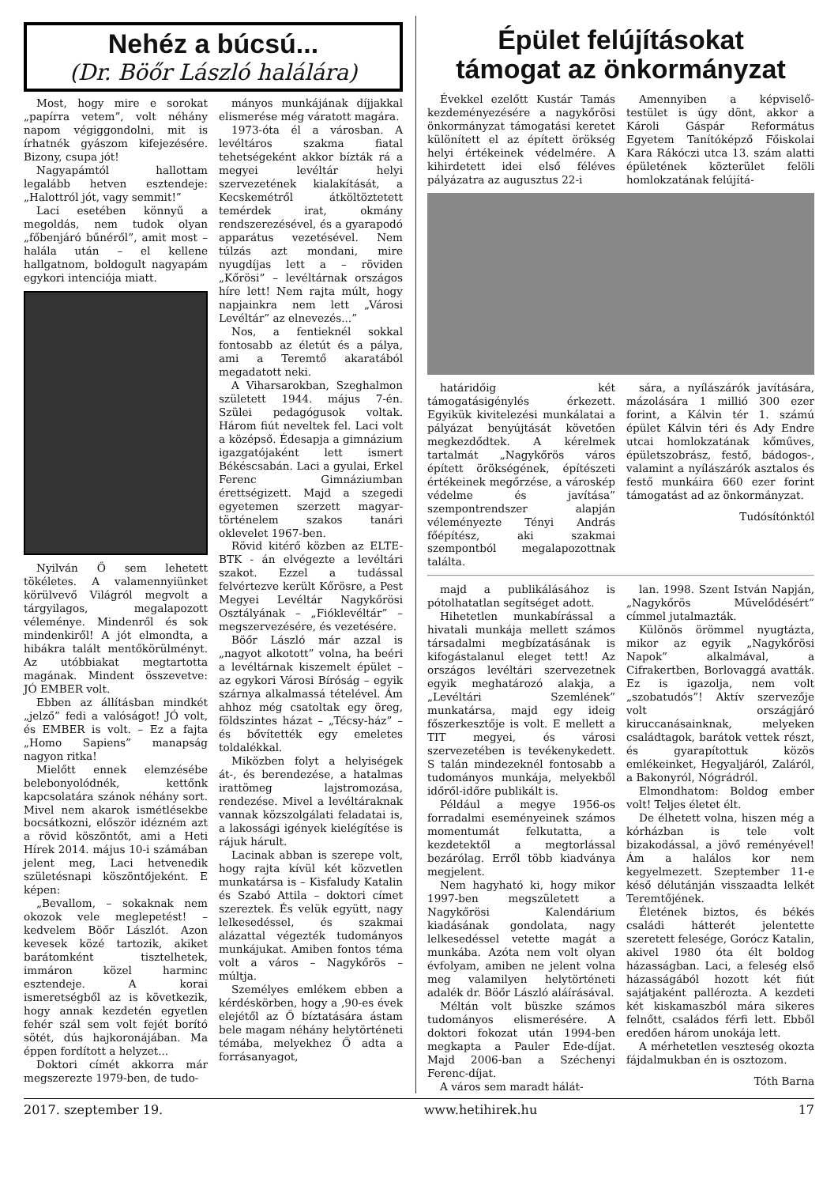Nehéz a búcsú...
(Dr. Böőr László halálára)
Most, hogy mire e sorokat „papírra vetem”, volt néhány napom végiggondolni, mit is írhatnék gyászom kifejezésére. Bizony, csupa jót!
Nagyapámtól hallottam legalább hetven esztendeje: „Halottról jót, vagy semmit!”
Laci esetében könnyű a megoldás, nem tudok olyan „főbenjáró bűnéről”, amit most – halála után – el kellene hallgatnom, boldogult nagyapám egykori intenciója miatt.
Nyilván Ő sem lehetett tökéletes. A valamennyiünket körülvevő Világról megvolt a tárgyilagos, megalapozott véleménye. Mindenről és sok mindenkiről! A jót elmondta, a hibákra talált mentőkörülményt. Az utóbbiakat megtartotta magának. Mindent összevetve: JÓ EMBER volt.
Ebben az állításban mindkét „jelző” fedi a valóságot! JÓ volt, és EMBER is volt. – Ez a fajta „Homo Sapiens” manapság nagyon ritka!
Mielőtt ennek elemzésébe belebonyolódnék, kettőnk kapcsolatára szánok néhány sort. Mivel nem akarok ismétlésekbe bocsátkozni, először idézném azt a rövid köszöntőt, ami a Heti Hírek 2014. május 10-i számában jelent meg, Laci hetvenedik születésnapi köszöntőjeként. E képen:
„Bevallom, – sokaknak nem okozok vele meglepetést! – kedvelem Böőr Lászlót. Azon kevesek közé tartozik, akiket barátomként tisztelhetek, immáron közel harminc esztendeje. A korai ismeretségből az is következik, hogy annak kezdetén egyetlen fehér szál sem volt fejét borító sötét, dús hajkoronájában. Ma éppen fordított a helyzet...
Doktori címét akkorra már megszerezte 1979-ben, de tudo-
mányos munkájának díjjakkal elismerése még váratott magára.
1973-óta él a városban. A levéltáros szakma fiatal tehetségeként akkor bízták rá a megyei levéltár helyi szervezetének kialakítását, a Kecskemétről átköltöztetett temérdek irat, okmány rendszerezésével, és a gyarapodó apparátus vezetésével. Nem túlzás azt mondani, mire nyugdíjas lett a – röviden „Kőrösi” – levéltárnak országos híre lett! Nem rajta múlt, hogy napjainkra nem lett „Városi Levéltár” az elnevezés...”
Nos, a fentieknél sokkal fontosabb az életút és a pálya, ami a Teremtő akaratából megadatott neki.
A Viharsarokban, Szeghalmon született 1944. május 7-én. Szülei pedagógusok voltak. Három fiút neveltek fel. Laci volt a középső. Édesapja a gimnázium igazgatójaként lett ismert Békéscsabán. Laci a gyulai, Erkel Ferenc Gimnáziumban érettségizett. Majd a szegedi egyetemen szerzett magyar-történelem szakos tanári oklevelet 1967-ben.
Rövid kitérő közben az ELTE-BTK - án elvégezte a levéltári szakot. Ezzel a tudással felvértezve került Kőrösre, a Pest Megyei Levéltár Nagykőrösi Osztályának – „Fióklevéltár” – megszervezésére, és vezetésére.
Böőr László már azzal is „nagyot alkotott” volna, ha beéri a levéltárnak kiszemelt épület – az egykori Városi Bíróság – egyik szárnya alkalmassá tételével. Ám ahhoz még csatoltak egy öreg, földszintes házat – „Técsy-ház” – és bővítették egy emeletes toldalékkal.
Miközben folyt a helyiségek át-, és berendezése, a hatalmas irattömeg lajstromozása, rendezése. Mivel a levéltáraknak vannak közszolgálati feladatai is, a lakossági igények kielégítése is rájuk hárult.
Lacinak abban is szerepe volt, hogy rajta kívül két közvetlen munkatársa is – Kisfaludy Katalin és Szabó Attila – doktori címet szereztek. És velük együtt, nagy lelkesedéssel, és szakmai alázattal végezték tudományos munkájukat. Amiben fontos téma volt a város – Nagykőrös – múltja.
Személyes emlékem ebben a kérdéskörben, hogy a ‚90-es évek elejétől az Ő bíztatására ástam bele magam néhány helytörténeti témába, melyekhez Ő adta a forrásanyagot,
Épület felújításokat
támogat az önkormányzat
Évekkel ezelőtt Kustár Tamás kezdeményezésére a nagykőrösi önkormányzat támogatási keretet különített el az épített örökség helyi értékeinek védelmére. A kihirdetett idei első féléves pályázatra az augusztus 22-i
Amennyiben a képviselő-testület is úgy dönt, akkor a Károli Gáspár Református Egyetem Tanítóképző Főiskolai Kara Rákóczi utca 13. szám alatti épületének közterület felöli homlokzatának felújítá-
határidőig két támogatásigénylés érkezett. Egyikük kivitelezési munkálatai a pályázat benyújtását követően megkezdődtek. A kérelmek tartalmát „Nagykőrös város épített örökségének, építészeti értékeinek megőrzése, a városkép védelme és javítása” szempontrendszer alapján véleményezte Tényi András főépítész, aki szakmai szempontból megalapozottnak találta.
sára, a nyílászárók javítására, mázolására 1 millió 300 ezer forint, a Kálvin tér 1. számú épület Kálvin téri és Ady Endre utcai homlokzatának kőműves, épületszobrász, festő, bádogos-, valamint a nyílászárók asztalos és festő munkáira 660 ezer forint támogatást ad az önkormányzat.
Tudósítónktól
majd a publikálásához is pótolhatatlan segítséget adott.
Hihetetlen munkabírással a hivatali munkája mellett számos társadalmi megbízatásának is kifogástalanul eleget tett! Az országos levéltári szervezetnek egyik meghatározó alakja, a „Levéltári Szemlének” munkatársa, majd egy ideig főszerkesztője is volt. E mellett a TIT megyei, és városi szervezetében is tevékenykedett. S talán mindezeknél fontosabb a tudományos munkája, melyekből időről-időre publikált is.
Például a megye 1956-os forradalmi eseményeinek számos momentumát felkutatta, a kezdetektől a megtorlással bezárólag. Erről több kiadványa megjelent.
Nem hagyható ki, hogy mikor 1997-ben megszületett a Nagykőrösi Kalendárium kiadásának gondolata, nagy lelkesedéssel vetette magát a munkába. Azóta nem volt olyan évfolyam, amiben ne jelent volna meg valamilyen helytörténeti adalék dr. Böőr László aláírásával.
Méltán volt büszke számos tudományos elismerésére. A doktori fokozat után 1994-ben megkapta a Pauler Ede-díjat. Majd 2006-ban a Széchenyi Ferenc-díjat.
A város sem maradt hálát-
lan. 1998. Szent István Napján, „Nagykőrös Művelődésért” címmel jutalmazták.
Különös örömmel nyugtázta, mikor az egyik „Nagykőrösi Napok” alkalmával, a Cifrakertben, Borlovaggá avatták. Ez is igazolja, nem volt „szobatudós”! Aktív szervezője volt országjáró kiruccanásainknak, melyeken családtagok, barátok vettek részt, és gyarapítottuk közös emlékeinket, Hegyaljáról, Zaláról, a Bakonyról, Nógrádról.
Elmondhatom: Boldog ember volt! Teljes életet élt.
De élhetett volna, hiszen még a kórházban is tele volt bizakodással, a jövő reményével! Ám a halálos kor nem kegyelmezett. Szeptember 11-e késő délutánján visszaadta lelkét Teremtőjének.
Életének biztos, és békés családi hátterét jelentette szeretett felesége, Gorócz Katalin, akivel 1980 óta élt boldog házasságban. Laci, a feleség első házasságából hozott két fiút sajátjaként pallérozta. A kezdeti két kiskamaszból mára sikeres felnőtt, családos férfi lett. Ebből eredően három unokája lett.
A mérhetetlen veszteség okozta fájdalmukban én is osztozom.
Tóth Barna
2017. szeptember 19. www.hetihirek.hu 17